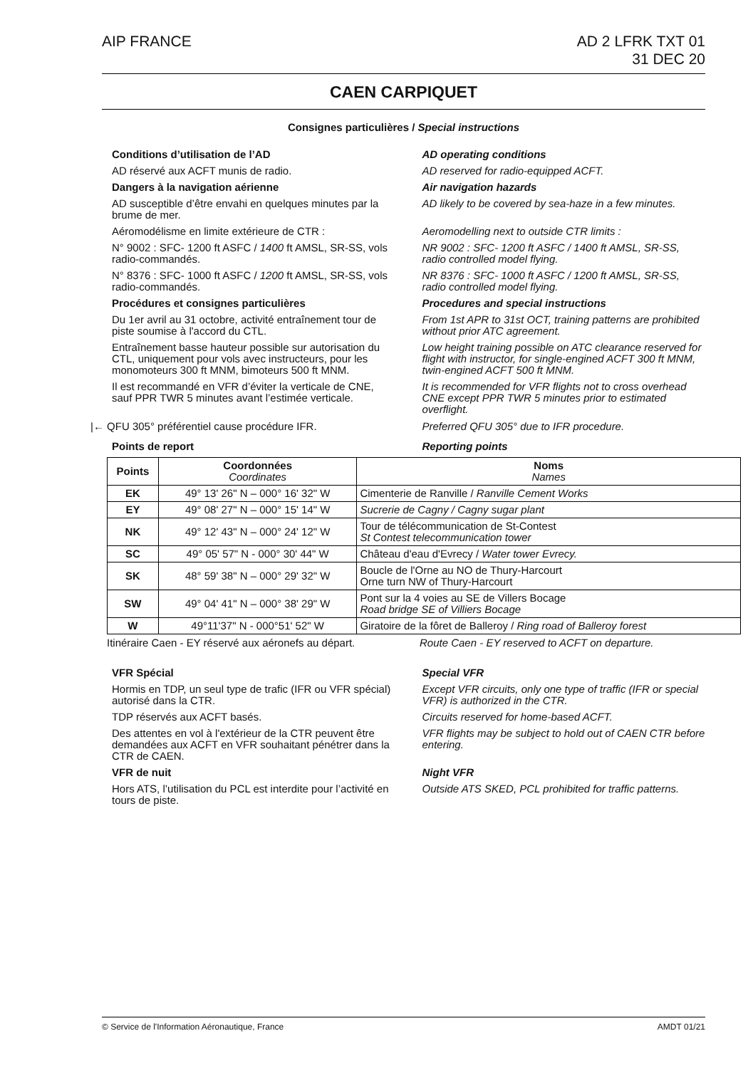AIP FRANCE AD 2 LFRK TXT 01
31 DEC 20
CAEN CARPIQUET
Consignes particulières / Special instructions
Conditions d’utilisation de l’AD
AD operating conditions
AD réservé aux ACFT munis de radio.
AD reserved for radio-equipped ACFT.
Dangers à la navigation aérienne
Air navigation hazards
AD susceptible d’être envahi en quelques minutes par la brume de mer.
AD likely to be covered by sea-haze in a few minutes.
Aéromodélisme en limite extérieure de CTR :
Aeromodelling next to outside CTR limits :
N° 9002 : SFC- 1200 ft ASFC / 1400 ft AMSL, SR-SS, vols radio-commandés.
NR 9002 : SFC- 1200 ft ASFC / 1400 ft AMSL, SR-SS, radio controlled model flying.
N° 8376 : SFC- 1000 ft ASFC / 1200 ft AMSL, SR-SS, vols radio-commandés.
NR 8376 : SFC- 1000 ft ASFC / 1200 ft AMSL, SR-SS, radio controlled model flying.
Procédures et consignes particulières
Procedures and special instructions
Du 1er avril au 31 octobre, activité entraînement tour de piste soumise à l'accord du CTL.
From 1st APR to 31st OCT, training patterns are prohibited without prior ATC agreement.
Entraînement basse hauteur possible sur autorisation du CTL, uniquement pour vols avec instructeurs, pour les monomoteurs 300 ft MNM, bimoteurs 500 ft MNM.
Low height training possible on ATC clearance reserved for flight with instructor, for single-engined ACFT 300 ft MNM, twin-engined ACFT 500 ft MNM.
Il est recommandé en VFR d’éviter la verticale de CNE, sauf PPR TWR 5 minutes avant l’estimée verticale.
It is recommended for VFR flights not to cross overhead CNE except PPR TWR 5 minutes prior to estimated overflight.
|← QFU 305° préférentiel cause procédure IFR.
Preferred QFU 305° due to IFR procedure.
Points de report Reporting points
| Points | Coordonnées Coordinates | Noms Names |
| --- | --- | --- |
| EK | 49° 13' 26" N – 000° 16' 32" W | Cimenterie de Ranville / Ranville Cement Works |
| EY | 49° 08' 27" N – 000° 15' 14" W | Sucrerie de Cagny / Cagny sugar plant |
| NK | 49° 12' 43" N – 000° 24' 12" W | Tour de télécommunication de St-Contest St Contest telecommunication tower |
| SC | 49° 05' 57" N - 000° 30' 44" W | Château d'eau d'Evrecy / Water tower Evrecy. |
| SK | 48° 59' 38" N – 000° 29' 32" W | Boucle de l'Orne au NO de Thury-Harcourt Orne turn NW of Thury-Harcourt |
| SW | 49° 04' 41" N – 000° 38' 29" W | Pont sur la 4 voies au SE de Villers Bocage Road bridge SE of Villiers Bocage |
| W | 49°11'37" N - 000°51' 52" W | Giratoire de la fôret de Balleroy / Ring road of Balleroy forest |
Itinéraire Caen - EY réservé aux aéronefs au départ.
Route Caen - EY reserved to ACFT on departure.
VFR Spécial Special VFR
Hormis en TDP, un seul type de trafic (IFR ou VFR spécial) autorisé dans la CTR.
Except VFR circuits, only one type of traffic (IFR or special VFR) is authorized in the CTR.
TDP réservés aux ACFT basés. Circuits reserved for home-based ACFT.
Des attentes en vol à l'extérieur de la CTR peuvent être demandées aux ACFT en VFR souhaitant pénétrer dans la CTR de CAEN.
VFR flights may be subject to hold out of CAEN CTR before entering.
VFR de nuit Night VFR
Hors ATS, l’utilisation du PCL est interdite pour l’activité en tours de piste.
Outside ATS SKED, PCL prohibited for traffic patterns.
© Service de l'Information Aéronautique, France
AMDT 01/21